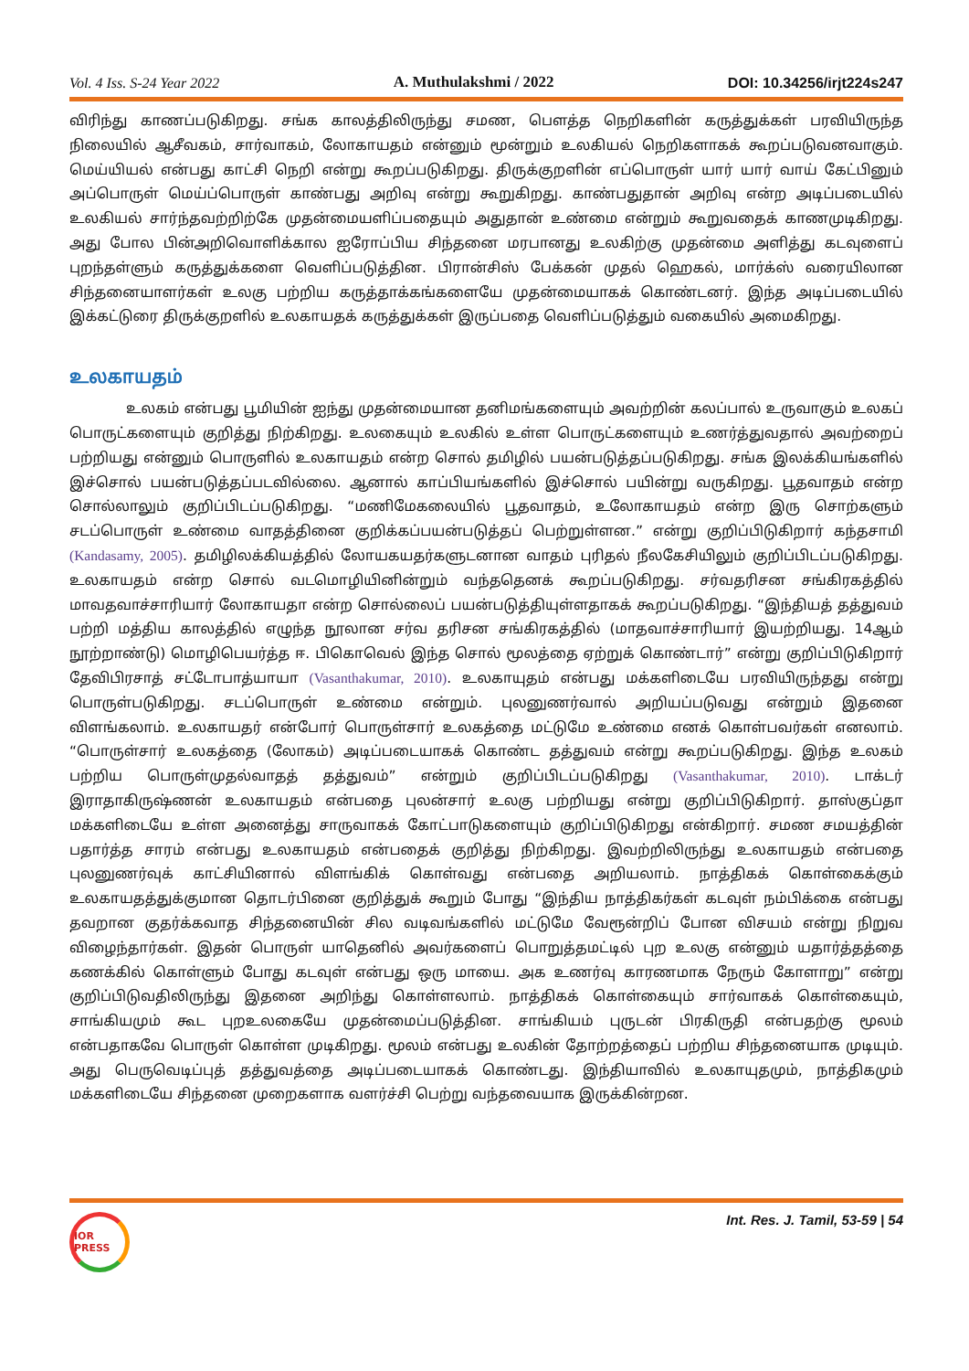Vol. 4 Iss. S-24 Year 2022 A. Muthulakshmi / 2022 DOI: 10.34256/irjt224s247
விரிந்து காணப்படுகிறது. சங்க காலத்திலிருந்து சமண, பௌத்த நெறிகளின் கருத்துக்கள் பரவியிருந்த நிலையில் ஆசீவகம், சார்வாகம், லோகாயதம் என்னும் மூன்றும் உலகியல் நெறிகளாகக் கூறப்படுவனவாகும். மெய்யியல் என்பது காட்சி நெறி என்று கூறப்படுகிறது. திருக்குறளின் எப்பொருள் யார் யார் வாய் கேட்பினும் அப்பொருள் மெய்ப்பொருள் காண்பது அறிவு என்று கூறுகிறது. காண்பதுதான் அறிவு என்ற அடிப்படையில் உலகியல் சார்ந்தவற்றிற்கே முதன்மையளிப்பதையும் அதுதான் உண்மை என்றும் கூறுவதைக் காணமுடிகிறது. அது போல பின்அறிவொளிக்கால ஐரோப்பிய சிந்தனை மரபானது உலகிற்கு முதன்மை அளித்து கடவுளைப் புறந்தள்ளும் கருத்துக்களை வெளிப்படுத்தின. பிரான்சிஸ் பேக்கன் முதல் ஹெகல், மார்க்ஸ் வரையிலான சிந்தனையாளர்கள் உலகு பற்றிய கருத்தாக்கங்களையே முதன்மையாகக் கொண்டனர். இந்த அடிப்படையில் இக்கட்டுரை திருக்குறளில் உலகாயதக் கருத்துக்கள் இருப்பதை வெளிப்படுத்தும் வகையில் அமைகிறது.
உலகாயதம்
உலகம் என்பது பூமியின் ஐந்து முதன்மையான தனிமங்களையும் அவற்றின் கலப்பால் உருவாகும் உலகப் பொருட்களையும் குறித்து நிற்கிறது. உலகையும் உலகில் உள்ள பொருட்களையும் உணர்த்துவதால் அவற்றைப் பற்றியது என்னும் பொருளில் உலகாயதம் என்ற சொல் தமிழில் பயன்படுத்தப்படுகிறது. சங்க இலக்கியங்களில் இச்சொல் பயன்படுத்தப்படவில்லை. ஆனால் காப்பியங்களில் இச்சொல் பயின்று வருகிறது. பூதவாதம் என்ற சொல்லாலும் குறிப்பிடப்படுகிறது. “மணிமேகலையில் பூதவாதம், உலோகாயதம் என்ற இரு சொற்களும் சடப்பொருள் உண்மை வாதத்தினை குறிக்கப்பயன்படுத்தப் பெற்றுள்ளன.” என்று குறிப்பிடுகிறார் கந்தசாமி (Kandasamy, 2005). தமிழிலக்கியத்தில் லோயகயதர்களுடனான வாதம் புரிதல் நீலகேசியிலும் குறிப்பிடப்படுகிறது. உலகாயதம் என்ற சொல் வடமொழியினின்றும் வந்ததெனக் கூறப்படுகிறது. சர்வதரிசன சங்கிரகத்தில் மாவதவாச்சாரியார் லோகாயதா என்ற சொல்லைப் பயன்படுத்தியுள்ளதாகக் கூறப்படுகிறது. “இந்தியத் தத்துவம் பற்றி மத்திய காலத்தில் எழுந்த நூலான சர்வ தரிசன சங்கிரகத்தில் (மாதவாச்சாரியார் இயற்றியது. 14ஆம் நூற்றாண்டு) மொழிபெயர்த்த ஈ. பிகொவெல் இந்த சொல் மூலத்தை ஏற்றுக் கொண்டார்” என்று குறிப்பிடுகிறார் தேவிபிரசாத் சட்டோபாத்யாயா (Vasanthakumar, 2010). உலகாயுதம் என்பது மக்களிடையே பரவியிருந்தது என்று பொருள்படுகிறது. சடப்பொருள் உண்மை என்றும். புலனுணர்வால் அறியப்படுவது என்றும் இதனை விளங்கலாம். உலகாயதர் என்போர் பொருள்சார் உலகத்தை மட்டுமே உண்மை எனக் கொள்பவர்கள் எனலாம். “பொருள்சார் உலகத்தை (லோகம்) அடிப்படையாகக் கொண்ட தத்துவம் என்று கூறப்படுகிறது. இந்த உலகம் பற்றிய பொருள்முதல்வாதத் தத்துவம்” என்றும் குறிப்பிடப்படுகிறது (Vasanthakumar, 2010). டாக்டர் இராதாகிருஷ்ணன் உலகாயதம் என்பதை புலன்சார் உலகு பற்றியது என்று குறிப்பிடுகிறார். தாஸ்குப்தா மக்களிடையே உள்ள அனைத்து சாருவாகக் கோட்பாடுகளையும் குறிப்பிடுகிறது என்கிறார். சமண சமயத்தின் பதார்த்த சாரம் என்பது உலகாயதம் என்பதைக் குறித்து நிற்கிறது. இவற்றிலிருந்து உலகாயதம் என்பதை புலனுணர்வுக் காட்சியினால் விளங்கிக் கொள்வது என்பதை அறியலாம். நாத்திகக் கொள்கைக்கும் உலகாயதத்துக்குமான தொடர்பினை குறித்துக் கூறும் போது “இந்திய நாத்திகர்கள் கடவுள் நம்பிக்கை என்பது தவறான குதர்க்கவாத சிந்தனையின் சில வடிவங்களில் மட்டுமே வேரூன்றிப் போன விசயம் என்று நிறுவ விழைந்தார்கள். இதன் பொருள் யாதெனில் அவர்களைப் பொறுத்தமட்டில் புற உலகு என்னும் யதார்த்தத்தை கணக்கில் கொள்ளும் போது கடவுள் என்பது ஒரு மாயை. அக உணர்வு காரணமாக நேரும் கோளாறு” என்று குறிப்பிடுவதிலிருந்து இதனை அறிந்து கொள்ளலாம். நாத்திகக் கொள்கையும் சார்வாகக் கொள்கையும், சாங்கியமும் கூட புறஉலகையே முதன்மைப்படுத்தின. சாங்கியம் புருடன் பிரகிருதி என்பதற்கு மூலம் என்பதாகவே பொருள் கொள்ள முடிகிறது. மூலம் என்பது உலகின் தோற்றத்தைப் பற்றிய சிந்தனையாக முடியும். அது பெருவெடிப்புத் தத்துவத்தை அடிப்படையாகக் கொண்டது. இந்தியாவில் உலகாயுதமும், நாத்திகமும் மக்களிடையே சிந்தனை முறைகளாக வளர்ச்சி பெற்று வந்தவையாக இருக்கின்றன.
IOR PRESS
Int. Res. J. Tamil, 53-59 | 54